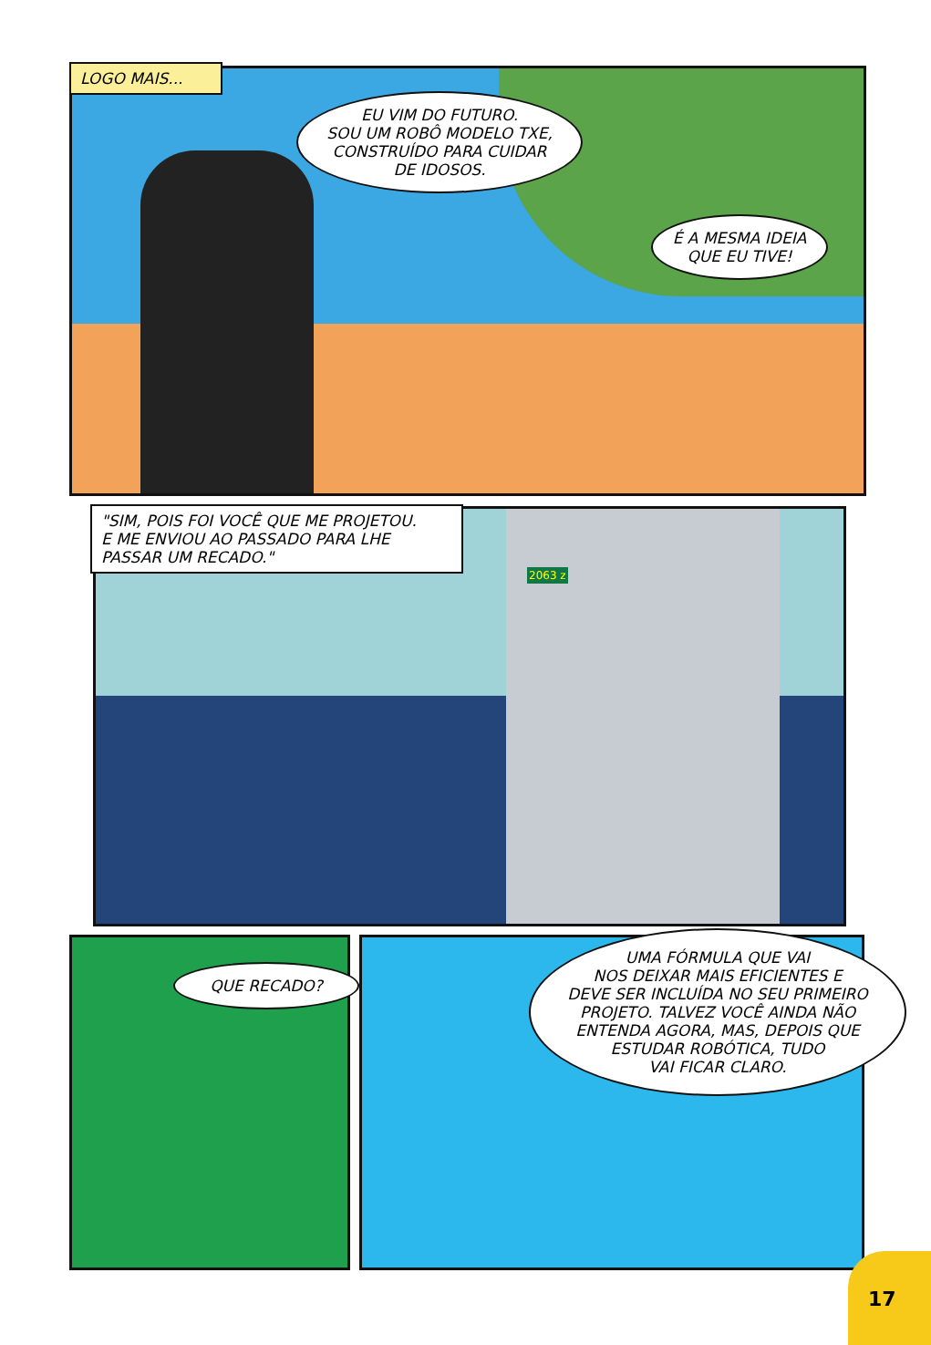LOGO MAIS...
EU VIM DO FUTURO.
SOU UM ROBÔ MODELO TXE,
CONSTRUÍDO PARA CUIDAR
DE IDOSOS.
É A MESMA IDEIA
QUE EU TIVE!
"SIM, POIS FOI VOCÊ QUE ME PROJETOU.
E ME ENVIOU AO PASSADO PARA LHE
PASSAR UM RECADO."
2063 z
QUE RECADO?
UMA FÓRMULA QUE VAI
NOS DEIXAR MAIS EFICIENTES E
DEVE SER INCLUÍDA NO SEU PRIMEIRO
PROJETO. TALVEZ VOCÊ AINDA NÃO
ENTENDA AGORA, MAS, DEPOIS QUE
ESTUDAR ROBÓTICA, TUDO
VAI FICAR CLARO.
17